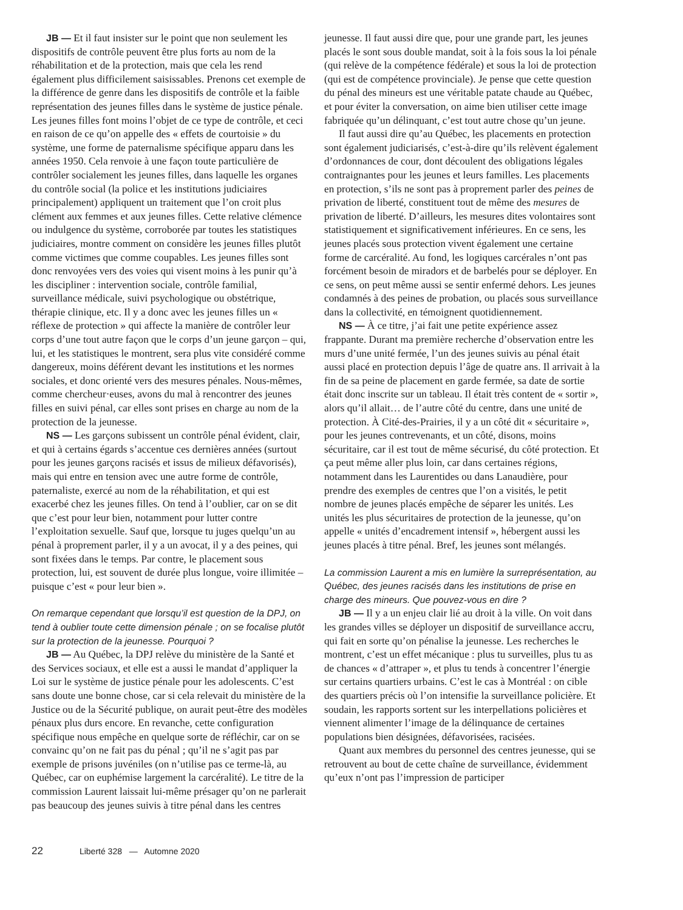JB — Et il faut insister sur le point que non seulement les dispositifs de contrôle peuvent être plus forts au nom de la réhabilitation et de la protection, mais que cela les rend également plus difficilement saisissables. Prenons cet exemple de la différence de genre dans les dispositifs de contrôle et la faible représentation des jeunes filles dans le système de justice pénale. Les jeunes filles font moins l’objet de ce type de contrôle, et ceci en raison de ce qu’on appelle des « effets de courtoisie » du système, une forme de paternalisme spécifique apparu dans les années 1950. Cela renvoie à une façon toute particulière de contrôler socialement les jeunes filles, dans laquelle les organes du contrôle social (la police et les institutions judiciaires principalement) appliquent un traitement que l’on croit plus clément aux femmes et aux jeunes filles. Cette relative clémence ou indulgence du système, corroborée par toutes les statistiques judiciaires, montre comment on considère les jeunes filles plutôt comme victimes que comme coupables. Les jeunes filles sont donc renvoyées vers des voies qui visent moins à les punir qu’à les discipliner : intervention sociale, contrôle familial, surveillance médicale, suivi psychologique ou obstétrique, thérapie clinique, etc. Il y a donc avec les jeunes filles un « réflexe de protection » qui affecte la manière de contrôler leur corps d’une tout autre façon que le corps d’un jeune garçon – qui, lui, et les statistiques le montrent, sera plus vite considéré comme dangereux, moins déférent devant les institutions et les normes sociales, et donc orienté vers des mesures pénales. Nous-mêmes, comme chercheur·euses, avons du mal à rencontrer des jeunes filles en suivi pénal, car elles sont prises en charge au nom de la protection de la jeunesse.
NS — Les garçons subissent un contrôle pénal évident, clair, et qui à certains égards s’accentue ces dernières années (surtout pour les jeunes garçons racisés et issus de milieux défavorisés), mais qui entre en tension avec une autre forme de contrôle, paternaliste, exercé au nom de la réhabilitation, et qui est exacerbé chez les jeunes filles. On tend à l’oublier, car on se dit que c’est pour leur bien, notamment pour lutter contre l’exploitation sexuelle. Sauf que, lorsque tu juges quelqu’un au pénal à proprement parler, il y a un avocat, il y a des peines, qui sont fixées dans le temps. Par contre, le placement sous protection, lui, est souvent de durée plus longue, voire illimitée – puisque c’est « pour leur bien ».
On remarque cependant que lorsqu’il est question de la DPJ, on tend à oublier toute cette dimension pénale ; on se focalise plutôt sur la protection de la jeunesse. Pourquoi ?
JB — Au Québec, la DPJ relève du ministère de la Santé et des Services sociaux, et elle est a aussi le mandat d’appliquer la Loi sur le système de justice pénale pour les adolescents. C’est sans doute une bonne chose, car si cela relevait du ministère de la Justice ou de la Sécurité publique, on aurait peut-être des modèles pénaux plus durs encore. En revanche, cette configuration spécifique nous empêche en quelque sorte de réfléchir, car on se convainc qu’on ne fait pas du pénal ; qu’il ne s’agit pas par exemple de prisons juvéniles (on n’utilise pas ce terme-là, au Québec, car on euphémise largement la carcéralité). Le titre de la commission Laurent laissait lui-même présager qu’on ne parlerait pas beaucoup des jeunes suivis à titre pénal dans les centres
jeunesse. Il faut aussi dire que, pour une grande part, les jeunes placés le sont sous double mandat, soit à la fois sous la loi pénale (qui relève de la compétence fédérale) et sous la loi de protection (qui est de compétence provinciale). Je pense que cette question du pénal des mineurs est une véritable patate chaude au Québec, et pour éviter la conversation, on aime bien utiliser cette image fabriquée qu’un délinquant, c’est tout autre chose qu’un jeune.
Il faut aussi dire qu’au Québec, les placements en protection sont également judiciarisés, c’est-à-dire qu’ils relèvent également d’ordonnances de cour, dont découlent des obligations légales contraignantes pour les jeunes et leurs familles. Les placements en protection, s’ils ne sont pas à proprement parler des peines de privation de liberté, constituent tout de même des mesures de privation de liberté. D’ailleurs, les mesures dites volontaires sont statistiquement et significativement inférieures. En ce sens, les jeunes placés sous protection vivent également une certaine forme de carcéralité. Au fond, les logiques carcérales n’ont pas forcément besoin de miradors et de barbelés pour se déployer. En ce sens, on peut même aussi se sentir enfermé dehors. Les jeunes condamnés à des peines de probation, ou placés sous surveillance dans la collectivité, en témoignent quotidiennement.
NS — À ce titre, j’ai fait une petite expérience assez frappante. Durant ma première recherche d’observation entre les murs d’une unité fermée, l’un des jeunes suivis au pénal était aussi placé en protection depuis l’âge de quatre ans. Il arrivait à la fin de sa peine de placement en garde fermée, sa date de sortie était donc inscrite sur un tableau. Il était très content de « sortir », alors qu’il allait… de l’autre côté du centre, dans une unité de protection. À Cité-des-Prairies, il y a un côté dit « sécuritaire », pour les jeunes contrevenants, et un côté, disons, moins sécuritaire, car il est tout de même sécurisé, du côté protection. Et ça peut même aller plus loin, car dans certaines régions, notamment dans les Laurentides ou dans Lanaudière, pour prendre des exemples de centres que l’on a visités, le petit nombre de jeunes placés empêche de séparer les unités. Les unités les plus sécuritaires de protection de la jeunesse, qu’on appelle « unités d’encadrement intensif », hébergent aussi les jeunes placés à titre pénal. Bref, les jeunes sont mélangés.
La commission Laurent a mis en lumière la surreprésentation, au Québec, des jeunes racisés dans les institutions de prise en charge des mineurs. Que pouvez-vous en dire ?
JB — Il y a un enjeu clair lié au droit à la ville. On voit dans les grandes villes se déployer un dispositif de surveillance accru, qui fait en sorte qu’on pénalise la jeunesse. Les recherches le montrent, c’est un effet mécanique : plus tu surveilles, plus tu as de chances « d’attraper », et plus tu tends à concentrer l’énergie sur certains quartiers urbains. C’est le cas à Montréal : on cible des quartiers précis où l’on intensifie la surveillance policière. Et soudain, les rapports sortent sur les interpellations policières et viennent alimenter l’image de la délinquance de certaines populations bien désignées, défavorisées, racisées.
Quant aux membres du personnel des centres jeunesse, qui se retrouvent au bout de cette chaîne de surveillance, évidemment qu’eux n’ont pas l’impression de participer
22 Liberté 328 — Automne 2020